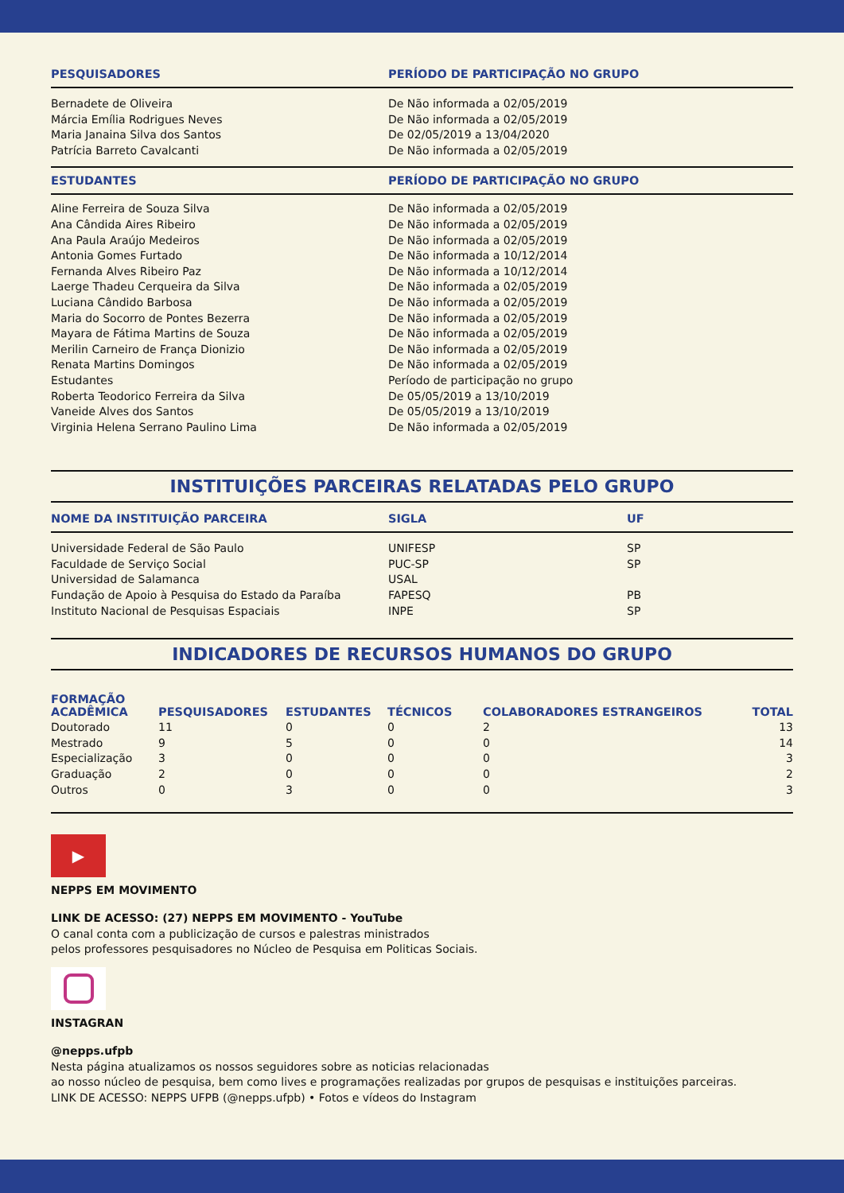| PESQUISADORES | PERÍODO DE PARTICIPAÇÃO NO GRUPO |
| --- | --- |
| Bernadete de Oliveira | De Não informada a 02/05/2019 |
| Márcia Emília Rodrigues Neves | De Não informada a 02/05/2019 |
| Maria Janaina Silva dos Santos | De 02/05/2019 a 13/04/2020 |
| Patrícia Barreto Cavalcanti | De Não informada a 02/05/2019 |
| ESTUDANTES | PERÍODO DE PARTICIPAÇÃO NO GRUPO |
| Aline Ferreira de Souza Silva | De Não informada a 02/05/2019 |
| Ana Cândida Aires Ribeiro | De Não informada a 02/05/2019 |
| Ana Paula Araújo Medeiros | De Não informada a 02/05/2019 |
| Antonia Gomes Furtado | De Não informada a 10/12/2014 |
| Fernanda Alves Ribeiro Paz | De Não informada a 10/12/2014 |
| Laerge Thadeu Cerqueira da Silva | De Não informada a 02/05/2019 |
| Luciana Cândido Barbosa | De Não informada a 02/05/2019 |
| Maria do Socorro de Pontes Bezerra | De Não informada a 02/05/2019 |
| Mayara de Fátima Martins de Souza | De Não informada a 02/05/2019 |
| Merilin Carneiro de França Dionizio | De Não informada a 02/05/2019 |
| Renata Martins Domingos | De Não informada a 02/05/2019 |
| Estudantes | Período de participação no grupo |
| Roberta Teodorico Ferreira da Silva | De 05/05/2019 a 13/10/2019 |
| Vaneide Alves dos Santos | De 05/05/2019 a 13/10/2019 |
| Virginia Helena Serrano Paulino Lima | De Não informada a 02/05/2019 |
INSTITUIÇÕES PARCEIRAS RELATADAS PELO GRUPO
| NOME DA INSTITUIÇÃO PARCEIRA | SIGLA | UF |
| --- | --- | --- |
| Universidade Federal de São Paulo | UNIFESP | SP |
| Faculdade de Serviço Social | PUC-SP | SP |
| Universidad de Salamanca | USAL | |
| Fundação de Apoio à Pesquisa do Estado da Paraíba | FAPESQ | PB |
| Instituto Nacional de Pesquisas Espaciais | INPE | SP |
INDICADORES DE RECURSOS HUMANOS DO GRUPO
| FORMAÇÃO ACADÊMICA | PESQUISADORES | ESTUDANTES | TÉCNICOS | COLABORADORES ESTRANGEIROS | TOTAL |
| --- | --- | --- | --- | --- | --- |
| Doutorado | 11 | 0 | 0 | 2 | 13 |
| Mestrado | 9 | 5 | 0 | 0 | 14 |
| Especialização | 3 | 0 | 0 | 0 | 3 |
| Graduação | 2 | 0 | 0 | 0 | 2 |
| Outros | 0 | 3 | 0 | 0 | 3 |
▶
NEPPS EM MOVIMENTO
LINK DE ACESSO: (27) NEPPS EM MOVIMENTO - YouTube
O canal conta com a publicização de cursos e palestras ministrados
pelos professores pesquisadores no Núcleo de Pesquisa em Politicas Sociais.
INSTAGRAN
@nepps.ufpb
Nesta página atualizamos os nossos seguidores sobre as noticias relacionadas
ao nosso núcleo de pesquisa, bem como lives e programações realizadas por grupos de pesquisas e instituições parceiras.
LINK DE ACESSO: NEPPS UFPB (@nepps.ufpb) • Fotos e vídeos do Instagram